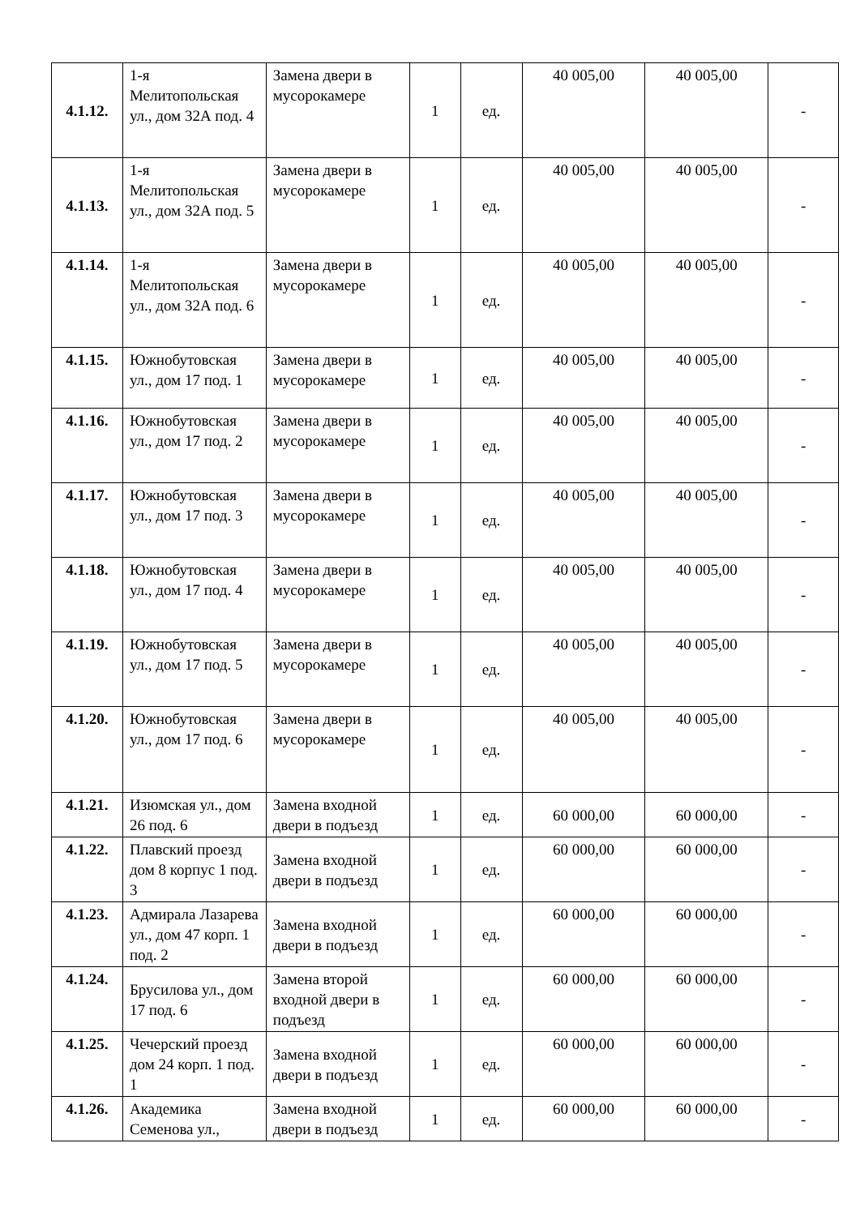| 4.1.12. | 1-я Мелитопольская ул., дом 32А под. 4 | Замена двери в мусорокамере | 1 | ед. | 40 005,00 | 40 005,00 | - |
| 4.1.13. | 1-я Мелитопольская ул., дом 32А под. 5 | Замена двери в мусорокамере | 1 | ед. | 40 005,00 | 40 005,00 | - |
| 4.1.14. | 1-я Мелитопольская ул., дом 32А под. 6 | Замена двери в мусорокамере | 1 | ед. | 40 005,00 | 40 005,00 | - |
| 4.1.15. | Южнобутовская ул., дом 17 под. 1 | Замена двери в мусорокамере | 1 | ед. | 40 005,00 | 40 005,00 | - |
| 4.1.16. | Южнобутовская ул., дом 17 под. 2 | Замена двери в мусорокамере | 1 | ед. | 40 005,00 | 40 005,00 | - |
| 4.1.17. | Южнобутовская ул., дом 17 под. 3 | Замена двери в мусорокамере | 1 | ед. | 40 005,00 | 40 005,00 | - |
| 4.1.18. | Южнобутовская ул., дом 17 под. 4 | Замена двери в мусорокамере | 1 | ед. | 40 005,00 | 40 005,00 | - |
| 4.1.19. | Южнобутовская ул., дом 17 под. 5 | Замена двери в мусорокамере | 1 | ед. | 40 005,00 | 40 005,00 | - |
| 4.1.20. | Южнобутовская ул., дом 17 под. 6 | Замена двери в мусорокамере | 1 | ед. | 40 005,00 | 40 005,00 | - |
| 4.1.21. | Изюмская ул., дом 26 под. 6 | Замена входной двери в подъезд | 1 | ед. | 60 000,00 | 60 000,00 | - |
| 4.1.22. | Плавский проезд дом 8 корпус 1 под. 3 | Замена входной двери в подъезд | 1 | ед. | 60 000,00 | 60 000,00 | - |
| 4.1.23. | Адмирала Лазарева ул., дом 47 корп. 1 под. 2 | Замена входной двери в подъезд | 1 | ед. | 60 000,00 | 60 000,00 | - |
| 4.1.24. | Брусилова ул., дом 17 под. 6 | Замена второй входной двери в подъезд | 1 | ед. | 60 000,00 | 60 000,00 | - |
| 4.1.25. | Чечерский проезд дом 24 корп. 1 под. 1 | Замена входной двери в подъезд | 1 | ед. | 60 000,00 | 60 000,00 | - |
| 4.1.26. | Академика Семенова ул., | Замена входной двери в подъезд | 1 | ед. | 60 000,00 | 60 000,00 | - |